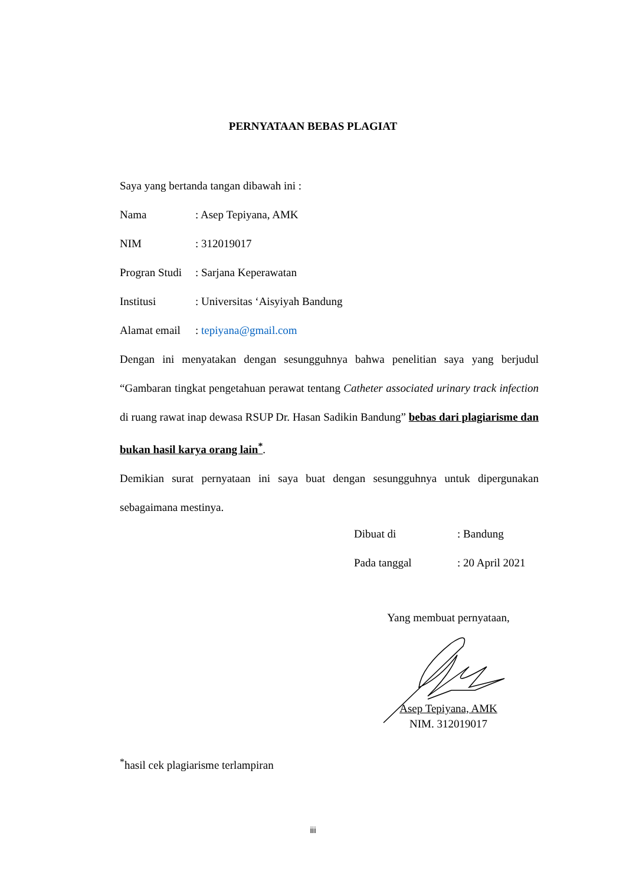PERNYATAAN BEBAS PLAGIAT
Saya yang bertanda tangan dibawah ini :
Nama : Asep Tepiyana, AMK
NIM : 312019017
Progran Studi
: Sarjana Keperawatan
Institusi : Universitas ‘Aisyiyah Bandung
Alamat email
: tepiyana@gmail.com
Dengan ini menyatakan dengan sesungguhnya bahwa penelitian saya yang berjudul “Gambaran tingkat pengetahuan perawat tentang Catheter associated urinary track infection di ruang rawat inap dewasa RSUP Dr. Hasan Sadikin Bandung” bebas dari plagiarisme dan bukan hasil karya orang lain<sup>*</sup>.
Demikian surat pernyataan ini saya buat dengan sesungguhnya untuk dipergunakan sebagaimana mestinya.
Dibuat di: Bandung
Pada tanggal: 20 April 2021
Yang membuat pernyataan,
Asep Tepiyana, AMK
NIM. 312019017
<sup>*</sup> hasil cek plagiarisme terlampiran
iii